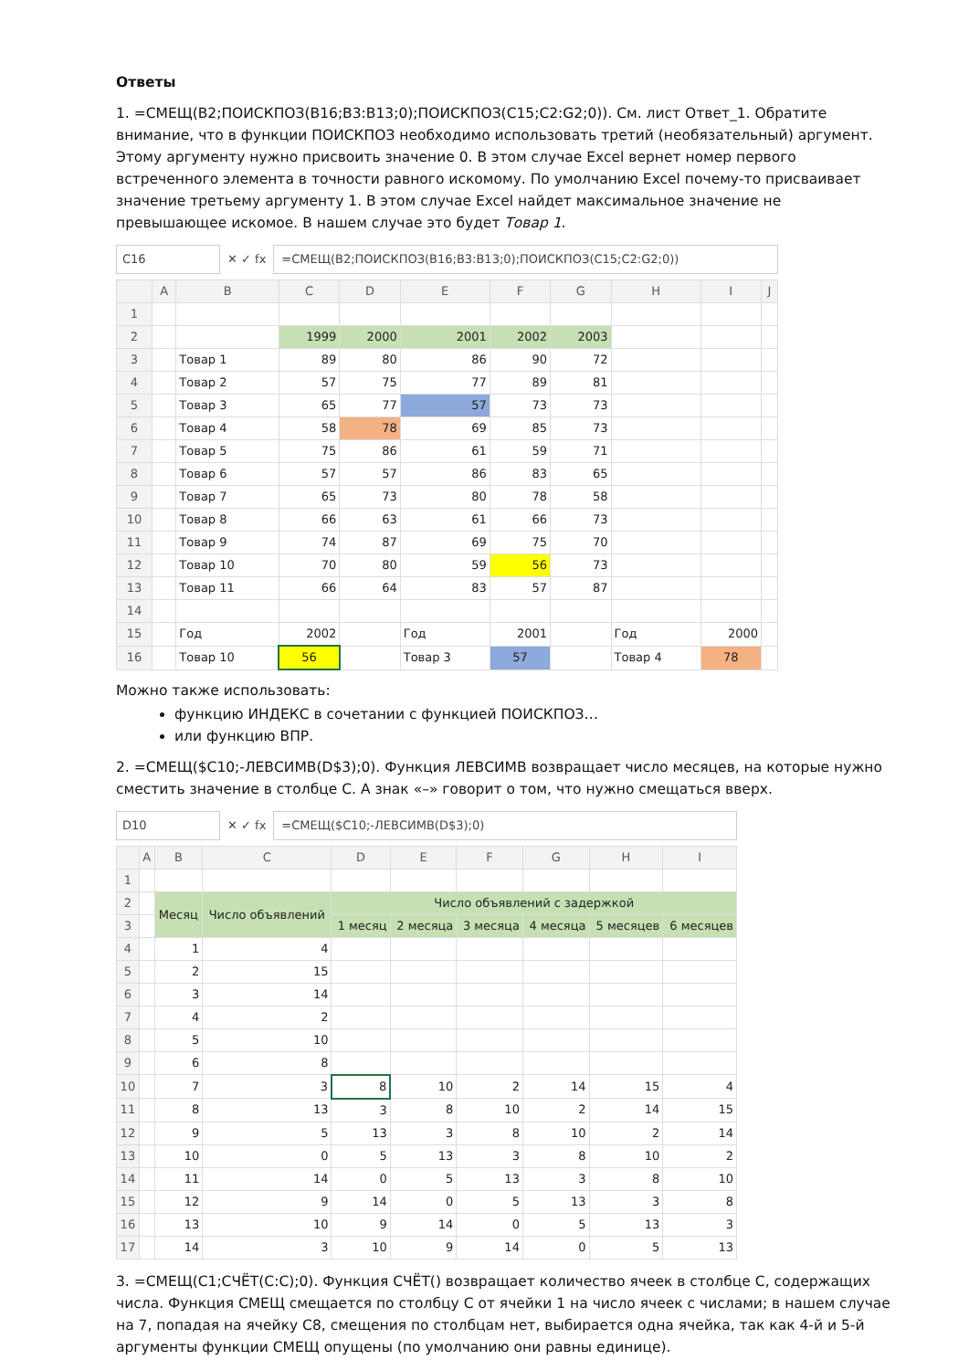Ответы
1. =СМЕЩ(B2;ПОИСКПОЗ(B16;B3:B13;0);ПОИСКПОЗ(C15;C2:G2;0)). См. лист Ответ_1. Обратите внимание, что в функции ПОИСКПОЗ необходимо использовать третий (необязательный) аргумент. Этому аргументу нужно присвоить значение 0. В этом случае Excel вернет номер первого встреченного элемента в точности равного искомому. По умолчанию Excel почему-то присваивает значение третьему аргументу 1. В этом случае Excel найдет максимальное значение не превышающее искомое. В нашем случае это будет Товар 1.
C16 ✕ ✓ fx =СМЕЩ(B2;ПОИСКПОЗ(B16;B3:B13;0);ПОИСКПОЗ(C15;C2:G2;0))
| | A | B | C | D | E | F | G | H | I | J |
| --- | --- | --- | --- | --- | --- | --- | --- | --- | --- | --- |
| 1 | | | | | | | | | | |
| 2 | | | 1999 | 2000 | 2001 | 2002 | 2003 | | | |
| 3 | | Товар 1 | 89 | 80 | 86 | 90 | 72 | | | |
| 4 | | Товар 2 | 57 | 75 | 77 | 89 | 81 | | | |
| 5 | | Товар 3 | 65 | 77 | 57 | 73 | 73 | | | |
| 6 | | Товар 4 | 58 | 78 | 69 | 85 | 73 | | | |
| 7 | | Товар 5 | 75 | 86 | 61 | 59 | 71 | | | |
| 8 | | Товар 6 | 57 | 57 | 86 | 83 | 65 | | | |
| 9 | | Товар 7 | 65 | 73 | 80 | 78 | 58 | | | |
| 10 | | Товар 8 | 66 | 63 | 61 | 66 | 73 | | | |
| 11 | | Товар 9 | 74 | 87 | 69 | 75 | 70 | | | |
| 12 | | Товар 10 | 70 | 80 | 59 | 56 | 73 | | | |
| 13 | | Товар 11 | 66 | 64 | 83 | 57 | 87 | | | |
| 14 | | | | | | | | | | |
| 15 | | Год | 2002 | | Год | 2001 | | Год | 2000 | |
| 16 | | Товар 10 | 56 | | Товар 3 | 57 | | Товар 4 | 78 | |
Можно также использовать:
функцию ИНДЕКС в сочетании с функцией ПОИСКПОЗ…
или функцию ВПР.
2. =СМЕЩ($C10;-ЛЕВСИМВ(D$3);0). Функция ЛЕВСИМВ возвращает число месяцев, на которые нужно сместить значение в столбце С. А знак «–» говорит о том, что нужно смещаться вверх.
D10 ✕ ✓ fx =СМЕЩ($C10;-ЛЕВСИМВ(D$3);0)
| | A | B | C | D | E | F | G | H | I |
| --- | --- | --- | --- | --- | --- | --- | --- | --- | --- |
| 1 | | | | | | | | | |
| 2 | | Месяц | Число объявлений | Число объявлений с задержкой | | | | | |
| 3 | | | | 1 месяц | 2 месяца | 3 месяца | 4 месяца | 5 месяцев | 6 месяцев |
| 4 | | 1 | 4 | | | | | | |
| 5 | | 2 | 15 | | | | | | |
| 6 | | 3 | 14 | | | | | | |
| 7 | | 4 | 2 | | | | | | |
| 8 | | 5 | 10 | | | | | | |
| 9 | | 6 | 8 | | | | | | |
| 10 | | 7 | 3 | 8 | 10 | 2 | 14 | 15 | 4 |
| 11 | | 8 | 13 | 3 | 8 | 10 | 2 | 14 | 15 |
| 12 | | 9 | 5 | 13 | 3 | 8 | 10 | 2 | 14 |
| 13 | | 10 | 0 | 5 | 13 | 3 | 8 | 10 | 2 |
| 14 | | 11 | 14 | 0 | 5 | 13 | 3 | 8 | 10 |
| 15 | | 12 | 9 | 14 | 0 | 5 | 13 | 3 | 8 |
| 16 | | 13 | 10 | 9 | 14 | 0 | 5 | 13 | 3 |
| 17 | | 14 | 3 | 10 | 9 | 14 | 0 | 5 | 13 |
3. =СМЕЩ(C1;СЧЁТ(C:C);0). Функция СЧЁТ() возвращает количество ячеек в столбце С, содержащих числа. Функция СМЕЩ смещается по столбцу С от ячейки 1 на число ячеек с числами; в нашем случае на 7, попадая на ячейку С8, смещения по столбцам нет, выбирается одна ячейка, так как 4-й и 5-й аргументы функции СМЕЩ опущены (по умолчанию они равны единице).